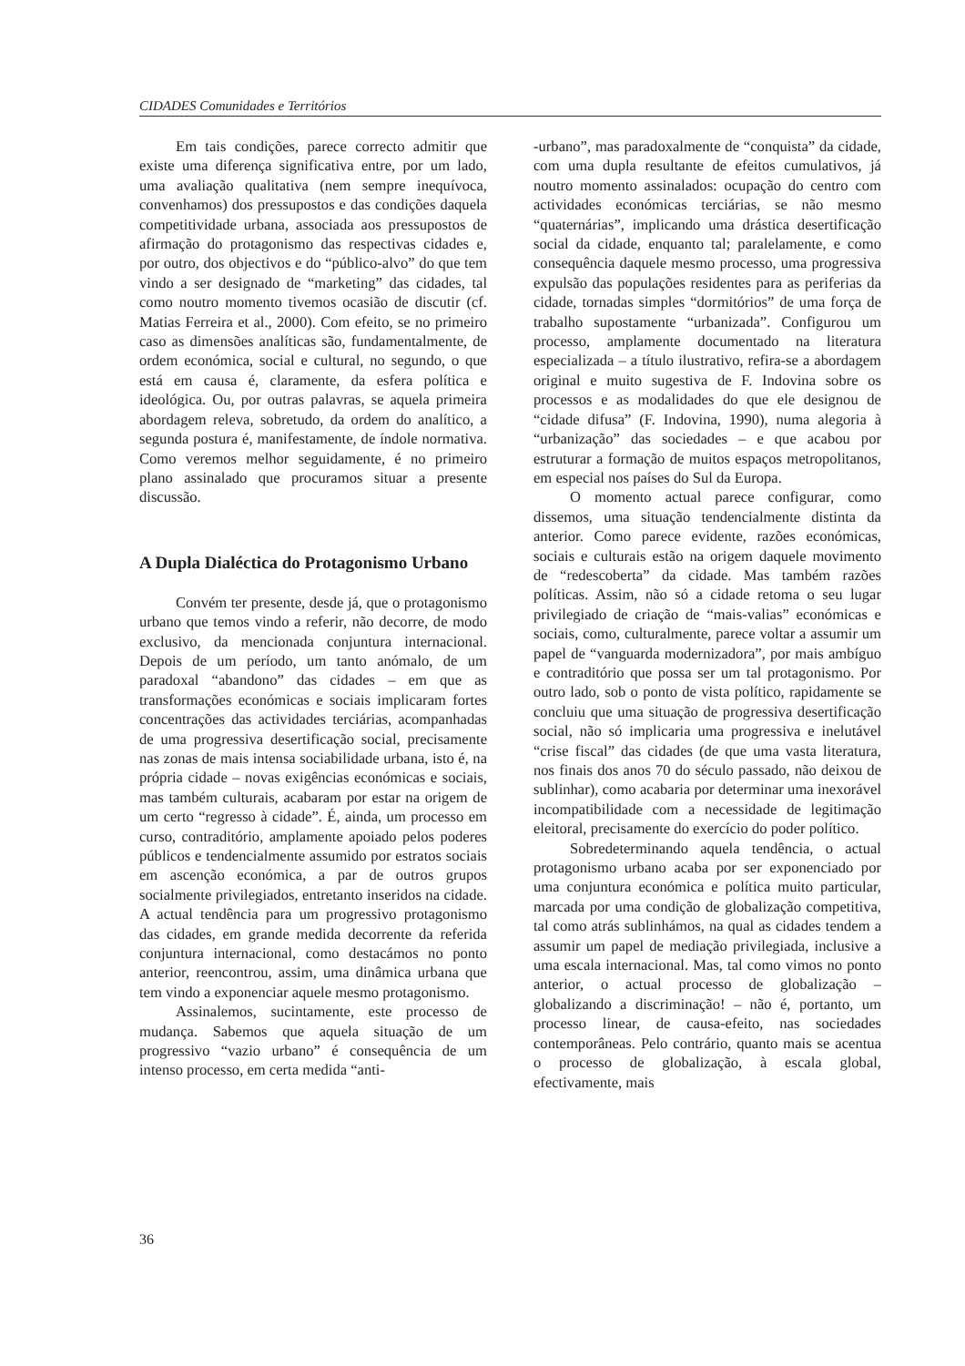CIDADES Comunidades e Territórios
Em tais condições, parece correcto admitir que existe uma diferença significativa entre, por um lado, uma avaliação qualitativa (nem sempre inequívoca, convenhamos) dos pressupostos e das condições daquela competitividade urbana, associada aos pressupostos de afirmação do protagonismo das respectivas cidades e, por outro, dos objectivos e do “público-alvo” do que tem vindo a ser designado de “marketing” das cidades, tal como noutro momento tivemos ocasião de discutir (cf. Matias Ferreira et al., 2000). Com efeito, se no primeiro caso as dimensões analíticas são, fundamentalmente, de ordem económica, social e cultural, no segundo, o que está em causa é, claramente, da esfera política e ideológica. Ou, por outras palavras, se aquela primeira abordagem releva, sobretudo, da ordem do analítico, a segunda postura é, manifestamente, de índole normativa. Como veremos melhor seguidamente, é no primeiro plano assinalado que procuramos situar a presente discussão.
A Dupla Dialéctica do Protagonismo Urbano
Convém ter presente, desde já, que o protagonismo urbano que temos vindo a referir, não decorre, de modo exclusivo, da mencionada conjuntura internacional. Depois de um período, um tanto anómalo, de um paradoxal “abandono” das cidades – em que as transformações económicas e sociais implicaram fortes concentrações das actividades terciárias, acompanhadas de uma progressiva desertificação social, precisamente nas zonas de mais intensa sociabilidade urbana, isto é, na própria cidade – novas exigências económicas e sociais, mas também culturais, acabaram por estar na origem de um certo “regresso à cidade”. É, ainda, um processo em curso, contraditório, amplamente apoiado pelos poderes públicos e tendencialmente assumido por estratos sociais em ascenção económica, a par de outros grupos socialmente privilegiados, entretanto inseridos na cidade. A actual tendência para um progressivo protagonismo das cidades, em grande medida decorrente da referida conjuntura internacional, como destacámos no ponto anterior, reencontrou, assim, uma dinâmica urbana que tem vindo a exponenciar aquele mesmo protagonismo.
Assinalemos, sucintamente, este processo de mudança. Sabemos que aquela situação de um progressivo “vazio urbano” é consequência de um intenso processo, em certa medida “anti-
-urbano”, mas paradoxalmente de “conquista” da cidade, com uma dupla resultante de efeitos cumulativos, já noutro momento assinalados: ocupação do centro com actividades económicas terciárias, se não mesmo “quaternárias”, implicando uma drástica desertificação social da cidade, enquanto tal; paralelamente, e como consequência daquele mesmo processo, uma progressiva expulsão das populações residentes para as periferias da cidade, tornadas simples “dormitórios” de uma força de trabalho supostamente “urbanizada”. Configurou um processo, amplamente documentado na literatura especializada – a título ilustrativo, refira-se a abordagem original e muito sugestiva de F. Indovina sobre os processos e as modalidades do que ele designou de “cidade difusa” (F. Indovina, 1990), numa alegoria à “urbanização” das sociedades – e que acabou por estruturar a formação de muitos espaços metropolitanos, em especial nos países do Sul da Europa.
O momento actual parece configurar, como dissemos, uma situação tendencialmente distinta da anterior. Como parece evidente, razões económicas, sociais e culturais estão na origem daquele movimento de “redescoberta” da cidade. Mas também razões políticas. Assim, não só a cidade retoma o seu lugar privilegiado de criação de “mais-valias” económicas e sociais, como, culturalmente, parece voltar a assumir um papel de “vanguarda modernizadora”, por mais ambíguo e contraditório que possa ser um tal protagonismo. Por outro lado, sob o ponto de vista político, rapidamente se concluiu que uma situação de progressiva desertificação social, não só implicaria uma progressiva e inelutável “crise fiscal” das cidades (de que uma vasta literatura, nos finais dos anos 70 do século passado, não deixou de sublinhar), como acabaria por determinar uma inexorável incompatibilidade com a necessidade de legitimação eleitoral, precisamente do exercício do poder político.
Sobredeterminando aquela tendência, o actual protagonismo urbano acaba por ser exponenciado por uma conjuntura económica e política muito particular, marcada por uma condição de globalização competitiva, tal como atrás sublinhámos, na qual as cidades tendem a assumir um papel de mediação privilegiada, inclusive a uma escala internacional. Mas, tal como vimos no ponto anterior, o actual processo de globalização – globalizando a discriminação! – não é, portanto, um processo linear, de causa-efeito, nas sociedades contemporâneas. Pelo contrário, quanto mais se acentua o processo de globalização, à escala global, efectivamente, mais
36